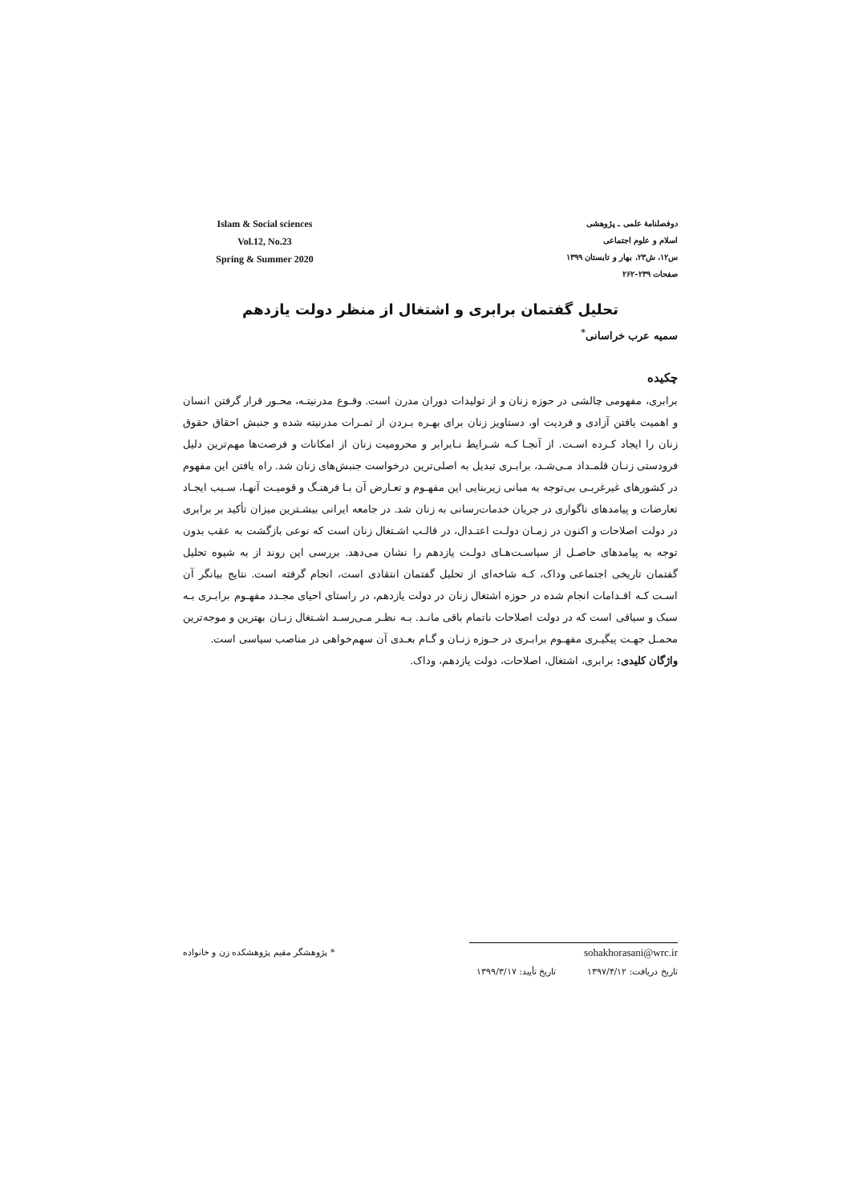Islam & Social sciences
Vol.12, No.23
Spring & Summer 2020
دوفصلنامهٔ علمی ـ پژوهشی
اسلام و علوم اجتماعی
س۱۲، ش۲۳، بهار و تابستان ۱۳۹۹
صفحات ۲۳۹-۲۶۲
تحلیل گفتمان برابری و اشتغال از منظر دولت یازدهم
سمیه عرب خراسانی<sup>*</sup>
چکیده
برابری، مفهومی چالشی در حوزه زنان و از تولیدات دوران مدرن است. وقـوع مدرنیتـه، محـور قرار گرفتن انسان و اهمیت یافتن آزادی و فردیت او، دستاویز زنان برای بهـره بـردن از ثمـرات مدرنیته شده و جنبش احقاق حقوق زنان را ایجاد کـرده اسـت. از آنجـا کـه شـرایط نـابرابر و محرومیت زنان از امکانات و فرصت‌ها مهم‌ترین دلیل فرودستی زنـان قلمـداد مـی‌شـد، برابـری تبدیل به اصلی‌ترین درخواست جنبش‌های زنان شد. راه یافتن این مفهوم در کشورهای غیرغربـی بی‌توجه به مبانی زیربنایی این مفهـوم و تعـارض آن بـا فرهنـگ و قومیـت آنهـا، سـبب ایجـاد تعارضات و پیامدهای ناگواری در جریان خدمات‌رسانی به زنان شد. در جامعه ایرانی بیشـترین میزان تأکید بر برابری در دولت اصلاحات و اکنون در زمـان دولـت اعتـدال، در قالـب اشـتغال زنان است که نوعی بازگشت به عقب بدون توجه به پیامدهای حاصـل از سیاسـت‌هـای دولـت یازدهم را نشان می‌دهد. بررسی این روند از به شیوه تحلیل گفتمان تاریخی اجتماعی وداک، کـه شاخه‌ای از تحلیل گفتمان انتقادی است، انجام گرفته است. نتایج بیانگر آن اسـت کـه اقـدامات انجام شده در حوزه اشتغال زنان در دولت یازدهم، در راستای احیای مجـدد مفهـوم برابـری بـه سبک و سیاقی است که در دولت اصلاحات ناتمام باقی مانـد. بـه نظـر مـی‌رسـد اشـتغال زنـان بهترین و موجه‌ترین محمـل جهـت پیگیـری مفهـوم برابـری در حـوزه زنـان و گـام بعـدی آن سهم‌خواهی در مناصب سیاسی است.
واژگان کلیدی: برابری، اشتغال، اصلاحات، دولت یازدهم، وداک.
* پژوهشگر مقیم پژوهشکده زن و خانواده sohakhorasani@wrc.ir
تاریخ دریافت: ۱۳۹۷/۴/۱۲ تاریخ تأیید: ۱۳۹۹/۳/۱۷